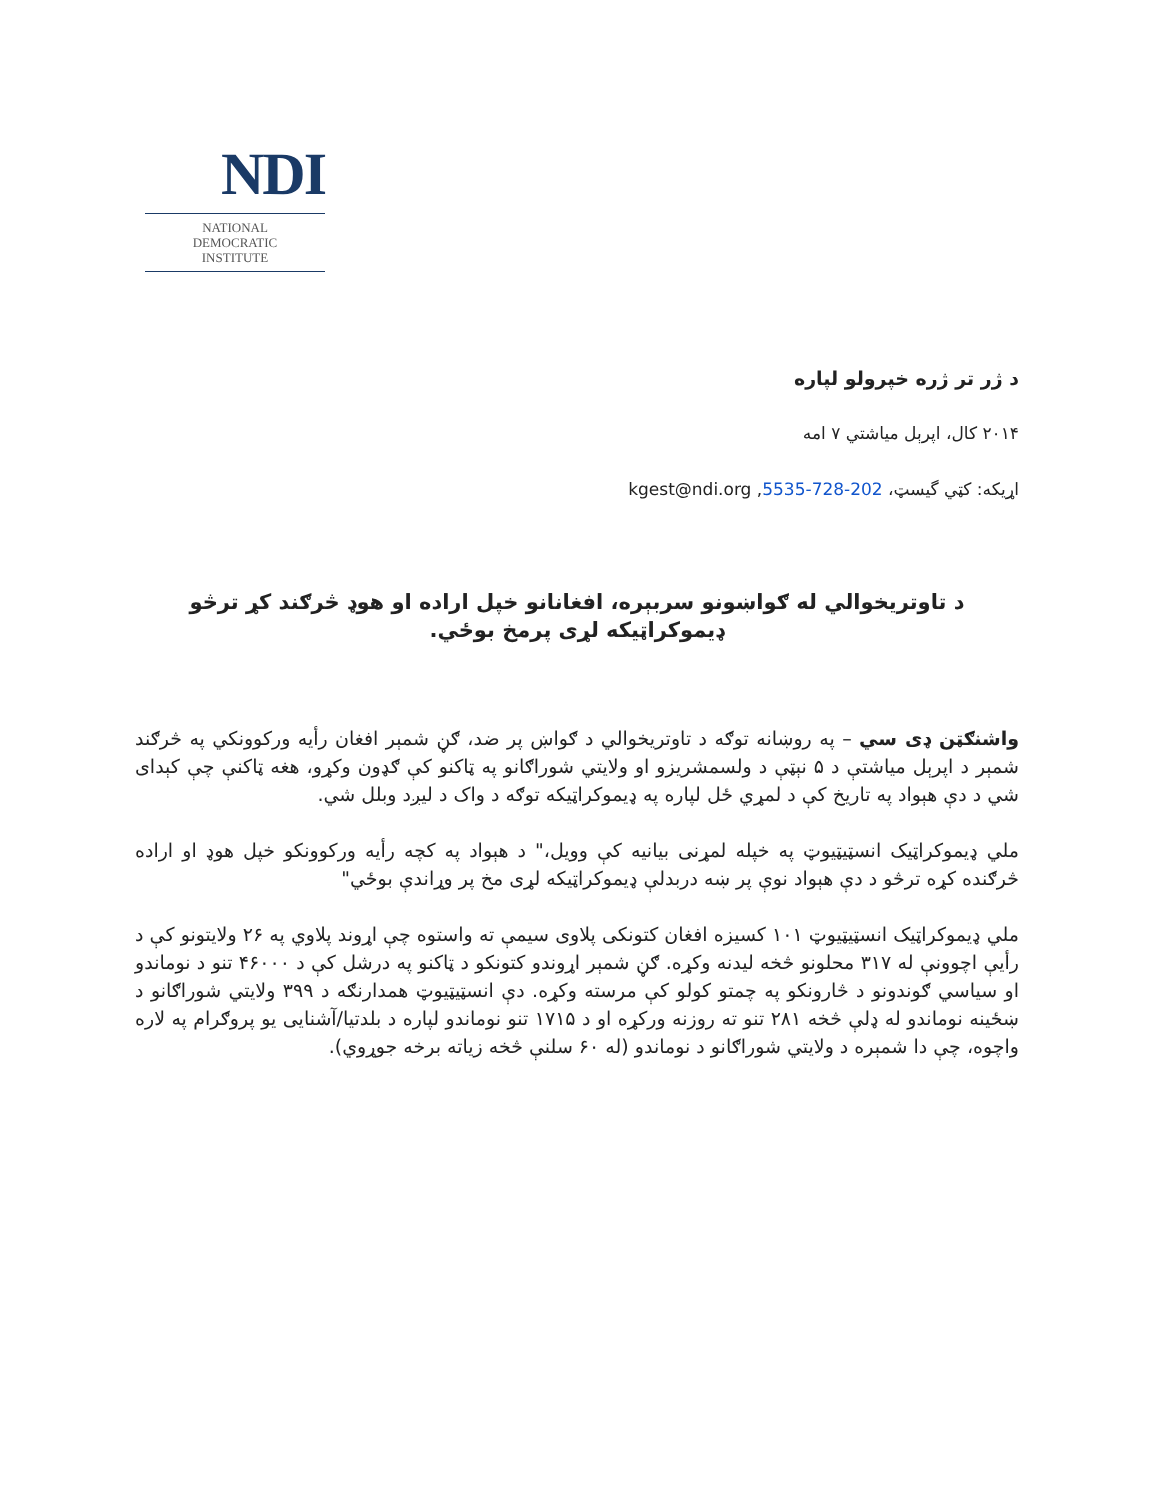NDI
NATIONAL
DEMOCRATIC
INSTITUTE
د ژر تر ژره خپرولو لپاره
۲۰۱۴ کال، اپرېل مياشتي ۷ امه
اړيکه: کټي گيسټ، 202-728-5535, kgest@ndi.org
د تاوتريخوالي له ګواښونو سربېره، افغانانو خپل اراده او هوډ څرګند کړ ترڅو ډيموکراټيکه لړی پرمخ بوځي.
واشنګټن ډی سي – په روښانه توګه د تاوتريخوالي د ګواښ پر ضد، ګڼ شمېر افغان رأيه ورکوونکي په څرګند شمېر د اپرېل مياشتې د ۵ نېټې د ولسمشريزو او ولايتي شوراګانو په ټاکنو کې ګډون وکړو، هغه ټاکنې چې کېدای شي د دې هېواد په تاريخ کې د لمړي ځل لپاره په ډيموکراټيکه توګه د واک د ليږد وبلل شي.
ملي ډيموکراټيک انسټيټيوټ په خپله لمړنی بيانيه کې وويل،" د هېواد په کچه رأيه ورکوونکو خپل هوډ او اراده څرګنده کړه ترڅو د دې هېواد نوې پر ښه دربدلې ډيموکراټيکه لړی مخ پر وړاندې بوځي"
ملي ډيموکراټيک انسټيټيوټ ۱۰۱ کسيزه افغان کتونکی پلاوی سيمې ته واستوه چې اړوند پلاوي په ۲۶ ولايتونو کې د رأيې اچوونې له ۳۱۷ محلونو څخه ليدنه وکړه. ګڼ شمېر اړوندو کتونکو د ټاکنو په درشل کې د ۴۶۰۰۰ تنو د نوماندو او سياسي ګوندونو د څارونکو په چمتو کولو کې مرسته وکړه. دې انسټيټيوټ همدارنګه د ۳۹۹ ولايتي شوراګانو د ښځينه نوماندو له ډلې څخه ۲۸۱ تنو ته روزنه ورکړه او د ۱۷۱۵ تنو نوماندو لپاره د بلدتيا/آشنايی يو پروګرام په لاره واچوه، چې دا شمېره د ولايتي شوراګانو د نوماندو (له ۶۰ سلنې څخه زياته برخه جوړوي).